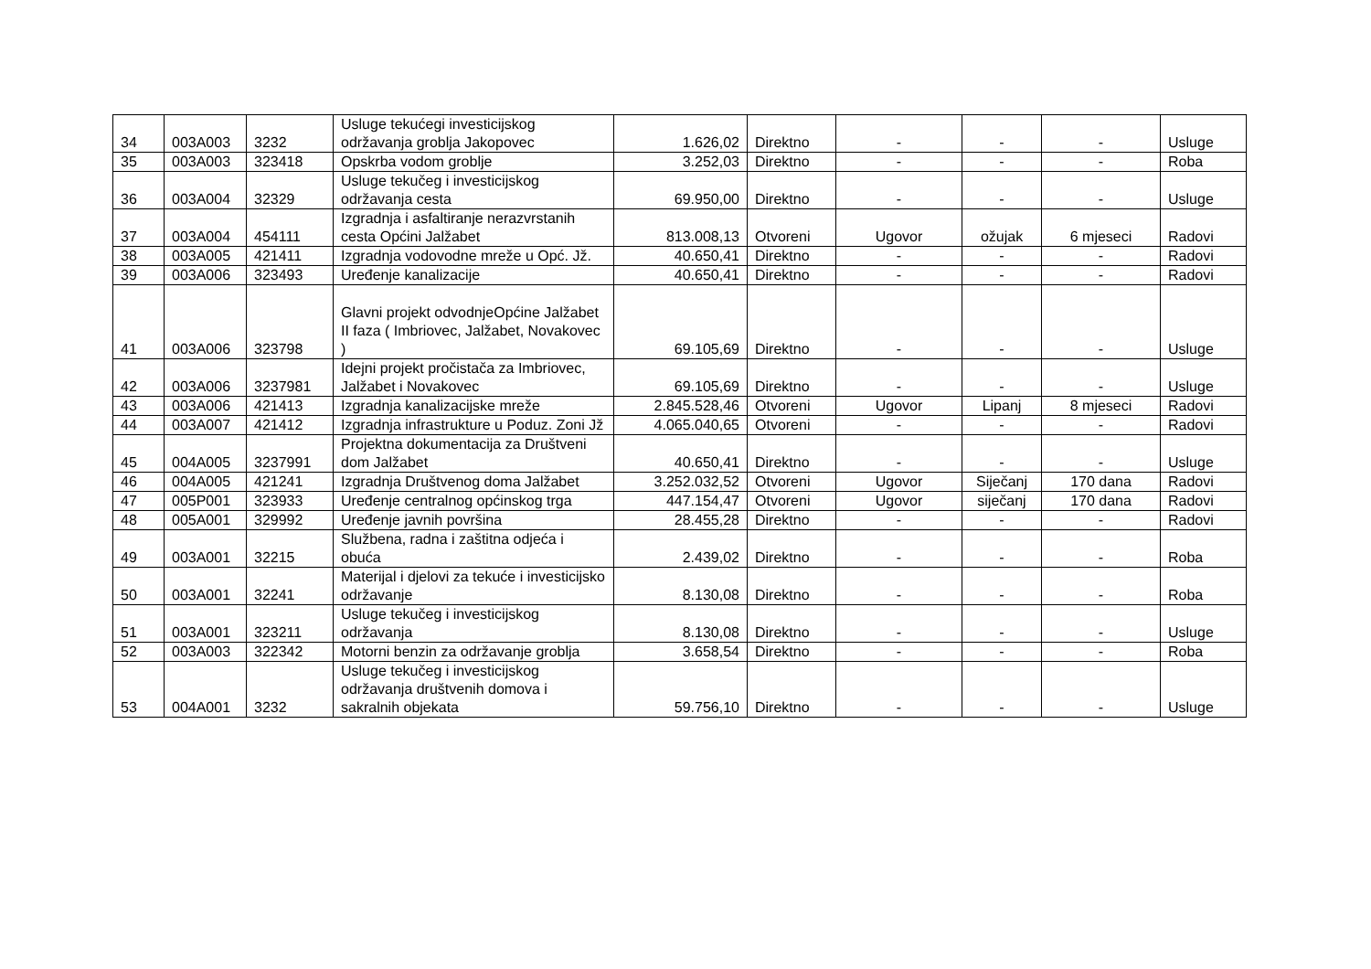| 34 | 003A003 | 3232 | Usluge tekućegi investicijskog održavanja groblja Jakopovec | 1.626,02 | Direktno | - | - | - | Usluge |
| 35 | 003A003 | 323418 | Opskrba vodom groblje | 3.252,03 | Direktno | - | - | - | Roba |
| 36 | 003A004 | 32329 | Usluge tekučeg i investicijskog održavanja cesta | 69.950,00 | Direktno | - | - | - | Usluge |
| 37 | 003A004 | 454111 | Izgradnja i asfaltiranje nerazvrstanih cesta Općini Jalžabet | 813.008,13 | Otvoreni | Ugovor | ožujak | 6 mjeseci | Radovi |
| 38 | 003A005 | 421411 | Izgradnja vodovodne mreže u Opć. Jž. | 40.650,41 | Direktno | - | - | - | Radovi |
| 39 | 003A006 | 323493 | Uređenje kanalizacije | 40.650,41 | Direktno | - | - | - | Radovi |
| 41 | 003A006 | 323798 | Glavni projekt odvodnjeOpćine Jalžabet II faza ( Imbriovec, Jalžabet, Novakovec ) | 69.105,69 | Direktno | - | - | - | Usluge |
| 42 | 003A006 | 3237981 | Idejni projekt pročistača za Imbriovec, Jalžabet i Novakovec | 69.105,69 | Direktno | - | - | - | Usluge |
| 43 | 003A006 | 421413 | Izgradnja kanalizacijske mreže | 2.845.528,46 | Otvoreni | Ugovor | Lipanj | 8 mjeseci | Radovi |
| 44 | 003A007 | 421412 | Izgradnja infrastrukture u Poduz. Zoni Jž | 4.065.040,65 | Otvoreni | - | - | - | Radovi |
| 45 | 004A005 | 3237991 | Projektna dokumentacija za Društveni dom Jalžabet | 40.650,41 | Direktno | - | - | - | Usluge |
| 46 | 004A005 | 421241 | Izgradnja Društvenog doma Jalžabet | 3.252.032,52 | Otvoreni | Ugovor | Siječanj | 170 dana | Radovi |
| 47 | 005P001 | 323933 | Uređenje centralnog općinskog trga | 447.154,47 | Otvoreni | Ugovor | siječanj | 170 dana | Radovi |
| 48 | 005A001 | 329992 | Uređenje javnih površina | 28.455,28 | Direktno | - | - | - | Radovi |
| 49 | 003A001 | 32215 | Službena, radna i zaštitna odjeća i obuća | 2.439,02 | Direktno | - | - | - | Roba |
| 50 | 003A001 | 32241 | Materijal i djelovi za tekuće i investicijsko održavanje | 8.130,08 | Direktno | - | - | - | Roba |
| 51 | 003A001 | 323211 | Usluge tekučeg i investicijskog održavanja | 8.130,08 | Direktno | - | - | - | Usluge |
| 52 | 003A003 | 322342 | Motorni benzin za održavanje groblja | 3.658,54 | Direktno | - | - | - | Roba |
| 53 | 004A001 | 3232 | Usluge tekučeg i investicijskog održavanja društvenih domova i sakralnih objekata | 59.756,10 | Direktno | - | - | - | Usluge |